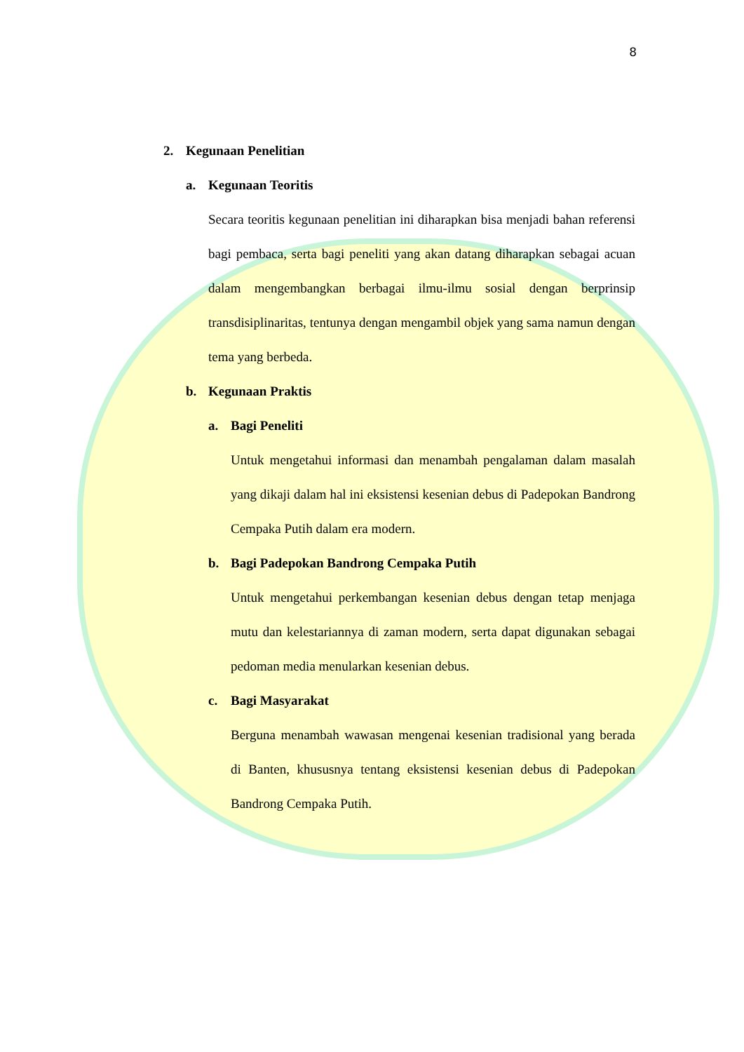8
2. Kegunaan Penelitian
a. Kegunaan Teoritis
Secara teoritis kegunaan penelitian ini diharapkan bisa menjadi bahan referensi bagi pembaca, serta bagi peneliti yang akan datang diharapkan sebagai acuan dalam mengembangkan berbagai ilmu-ilmu sosial dengan berprinsip transdisiplinaritas, tentunya dengan mengambil objek yang sama namun dengan tema yang berbeda.
b. Kegunaan Praktis
a. Bagi Peneliti
Untuk mengetahui informasi dan menambah pengalaman dalam masalah yang dikaji dalam hal ini eksistensi kesenian debus di Padepokan Bandrong Cempaka Putih dalam era modern.
b. Bagi Padepokan Bandrong Cempaka Putih
Untuk mengetahui perkembangan kesenian debus dengan tetap menjaga mutu dan kelestariannya di zaman modern, serta dapat digunakan sebagai pedoman media menularkan kesenian debus.
c. Bagi Masyarakat
Berguna menambah wawasan mengenai kesenian tradisional yang berada di Banten, khususnya tentang eksistensi kesenian debus di Padepokan Bandrong Cempaka Putih.